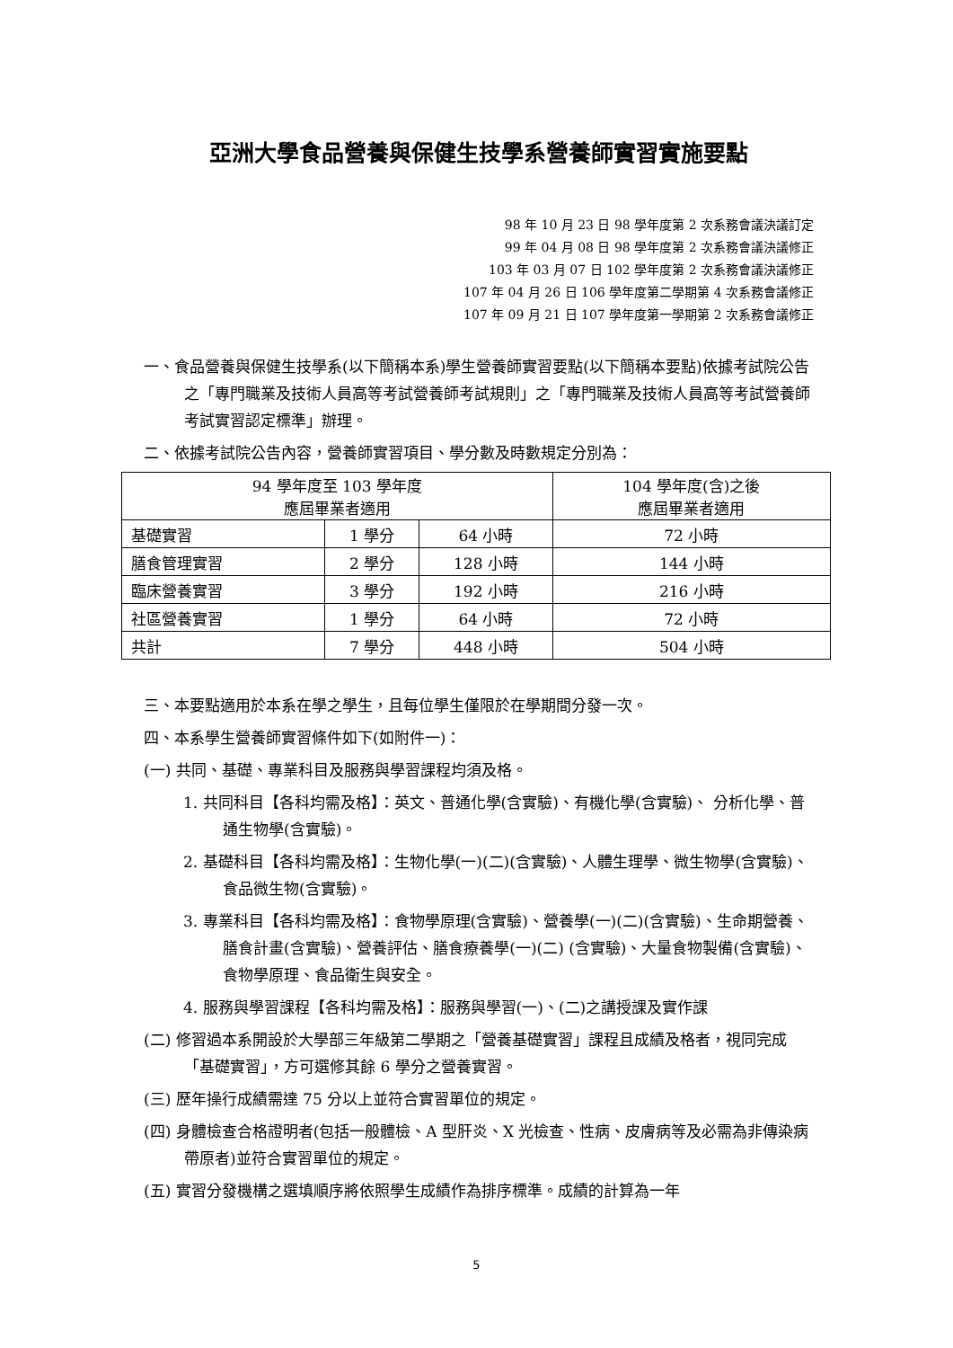亞洲大學食品營養與保健生技學系營養師實習實施要點
98 年 10 月 23 日 98 學年度第 2 次系務會議決議訂定
99 年 04 月 08 日 98 學年度第 2 次系務會議決議修正
103 年 03 月 07 日 102 學年度第 2 次系務會議決議修正
107 年 04 月 26 日 106 學年度第二學期第 4 次系務會議修正
107 年 09 月 21 日 107 學年度第一學期第 2 次系務會議修正
一、食品營養與保健生技學系(以下簡稱本系)學生營養師實習要點(以下簡稱本要點)依據考試院公告之「專門職業及技術人員高等考試營養師考試規則」之「專門職業及技術人員高等考試營養師考試實習認定標準」辦理。
二、依據考試院公告內容，營養師實習項目、學分數及時數規定分別為：
| 94 學年度至 103 學年度 應屆畢業者適用 | | | 104 學年度(含)之後 應屆畢業者適用 |
| 基礎實習 | 1 學分 | 64 小時 | 72 小時 |
| 膳食管理實習 | 2 學分 | 128 小時 | 144 小時 |
| 臨床營養實習 | 3 學分 | 192 小時 | 216 小時 |
| 社區營養實習 | 1 學分 | 64 小時 | 72 小時 |
| 共計 | 7 學分 | 448 小時 | 504 小時 |
三、本要點適用於本系在學之學生，且每位學生僅限於在學期間分發一次。
四、本系學生營養師實習條件如下(如附件一)：
(一) 共同、基礎、專業科目及服務與學習課程均須及格。
1. 共同科目【各科均需及格】：英文、普通化學(含實驗)、有機化學(含實驗)、 分析化學、普通生物學(含實驗)。
2. 基礎科目【各科均需及格】：生物化學(一)(二)(含實驗)、人體生理學、微生物學(含實驗)、食品微生物(含實驗)。
3. 專業科目【各科均需及格】：食物學原理(含實驗)、營養學(一)(二)(含實驗)、生命期營養、膳食計畫(含實驗)、營養評估、膳食療養學(一)(二) (含實驗)、大量食物製備(含實驗)、食物學原理、食品衛生與安全。
4. 服務與學習課程【各科均需及格】：服務與學習(一)、(二)之講授課及實作課
(二) 修習過本系開設於大學部三年級第二學期之「營養基礎實習」課程且成績及格者，視同完成「基礎實習」，方可選修其餘 6 學分之營養實習。
(三) 歷年操行成績需達 75 分以上並符合實習單位的規定。
(四) 身體檢查合格證明者(包括一般體檢、A 型肝炎、X 光檢查、性病、皮膚病等及必需為非傳染病帶原者)並符合實習單位的規定。
(五) 實習分發機構之選填順序將依照學生成績作為排序標準。成績的計算為一年
5